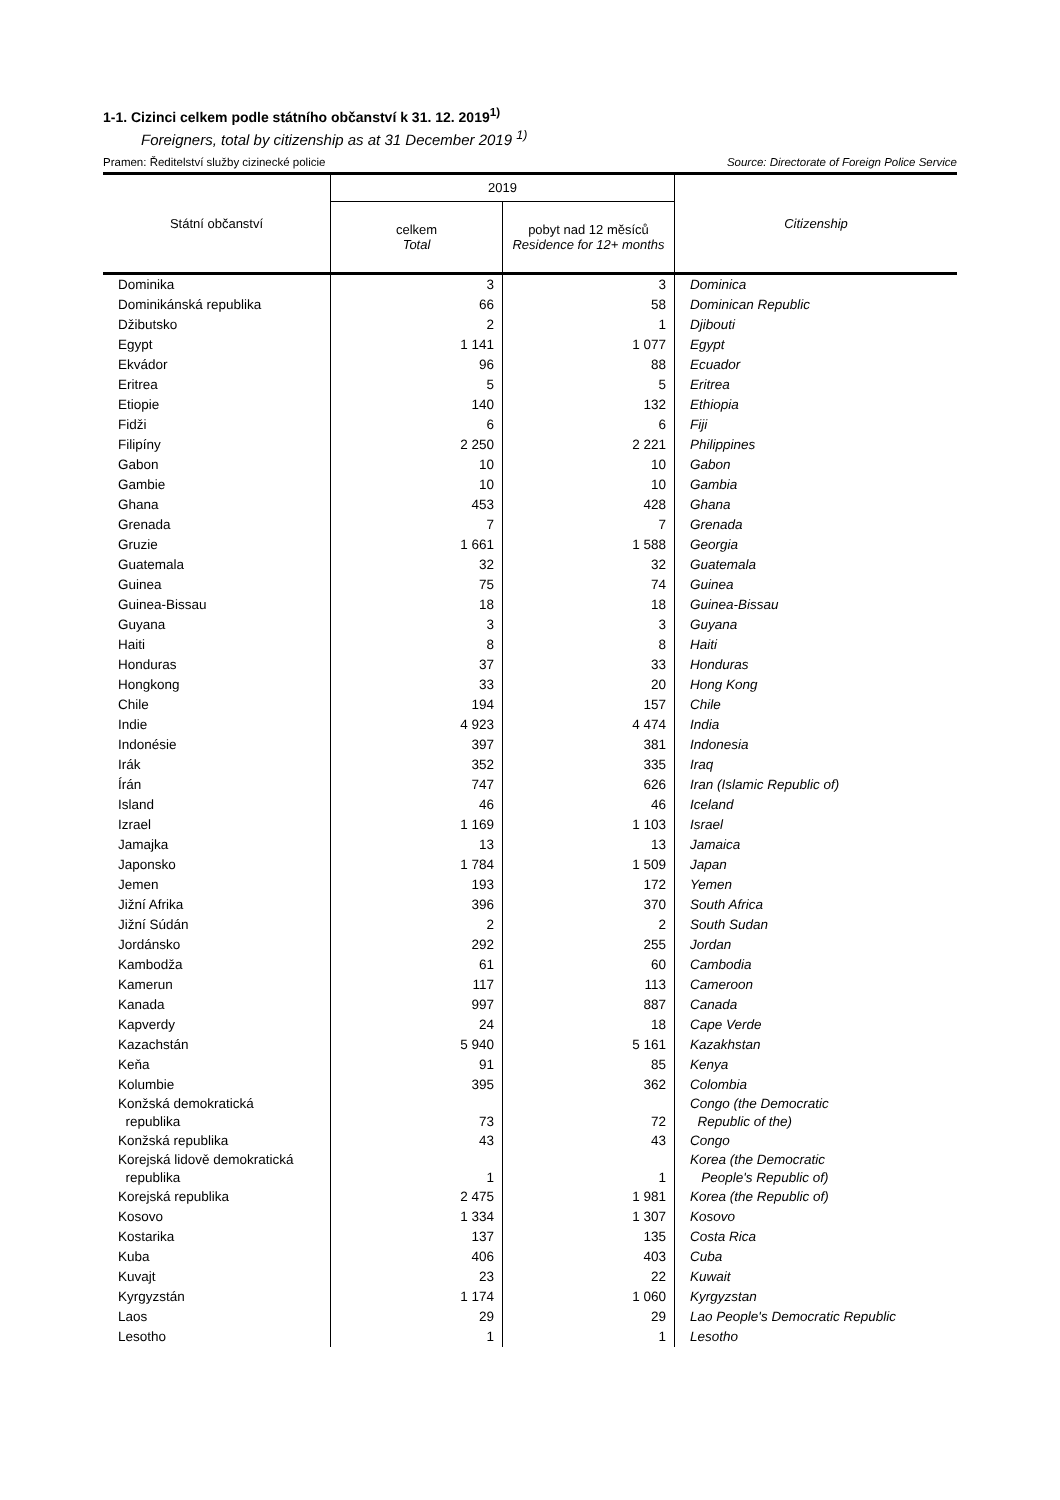1-1. Cizinci celkem podle státního občanství k 31. 12. 2019<sup>1)</sup>
Foreigners, total by citizenship as at 31 December 2019 <sup>1)</sup>
Pramen: Ředitelství služby cizinecké policie Source: Directorate of Foreign Police Service
| Státní občanství | 2019 | | Citizenship |
| --- | --- | --- | --- |
| | celkem Total | pobyt nad 12 měsíců Residence for 12+ months | |
| Dominika | 3 | 3 | Dominica |
| Dominikánská republika | 66 | 58 | Dominican Republic |
| Džibutsko | 2 | 1 | Djibouti |
| Egypt | 1 141 | 1 077 | Egypt |
| Ekvádor | 96 | 88 | Ecuador |
| Eritrea | 5 | 5 | Eritrea |
| Etiopie | 140 | 132 | Ethiopia |
| Fidži | 6 | 6 | Fiji |
| Filipíny | 2 250 | 2 221 | Philippines |
| Gabon | 10 | 10 | Gabon |
| Gambie | 10 | 10 | Gambia |
| Ghana | 453 | 428 | Ghana |
| Grenada | 7 | 7 | Grenada |
| Gruzie | 1 661 | 1 588 | Georgia |
| Guatemala | 32 | 32 | Guatemala |
| Guinea | 75 | 74 | Guinea |
| Guinea-Bissau | 18 | 18 | Guinea-Bissau |
| Guyana | 3 | 3 | Guyana |
| Haiti | 8 | 8 | Haiti |
| Honduras | 37 | 33 | Honduras |
| Hongkong | 33 | 20 | Hong Kong |
| Chile | 194 | 157 | Chile |
| Indie | 4 923 | 4 474 | India |
| Indonésie | 397 | 381 | Indonesia |
| Irák | 352 | 335 | Iraq |
| Írán | 747 | 626 | Iran (Islamic Republic of) |
| Island | 46 | 46 | Iceland |
| Izrael | 1 169 | 1 103 | Israel |
| Jamajka | 13 | 13 | Jamaica |
| Japonsko | 1 784 | 1 509 | Japan |
| Jemen | 193 | 172 | Yemen |
| Jižní Afrika | 396 | 370 | South Africa |
| Jižní Súdán | 2 | 2 | South Sudan |
| Jordánsko | 292 | 255 | Jordan |
| Kambodža | 61 | 60 | Cambodia |
| Kamerun | 117 | 113 | Cameroon |
| Kanada | 997 | 887 | Canada |
| Kapverdy | 24 | 18 | Cape Verde |
| Kazachstán | 5 940 | 5 161 | Kazakhstan |
| Keňa | 91 | 85 | Kenya |
| Kolumbie | 395 | 362 | Colombia |
| Konžská demokratická republika | 73 | 72 | Congo (the Democratic Republic of the) |
| Konžská republika | 43 | 43 | Congo |
| Korejská lidově demokratická republika | 1 | 1 | Korea (the Democratic People's Republic of) |
| Korejská republika | 2 475 | 1 981 | Korea (the Republic of) |
| Kosovo | 1 334 | 1 307 | Kosovo |
| Kostarika | 137 | 135 | Costa Rica |
| Kuba | 406 | 403 | Cuba |
| Kuvajt | 23 | 22 | Kuwait |
| Kyrgyzstán | 1 174 | 1 060 | Kyrgyzstan |
| Laos | 29 | 29 | Lao People's Democratic Republic |
| Lesotho | 1 | 1 | Lesotho |